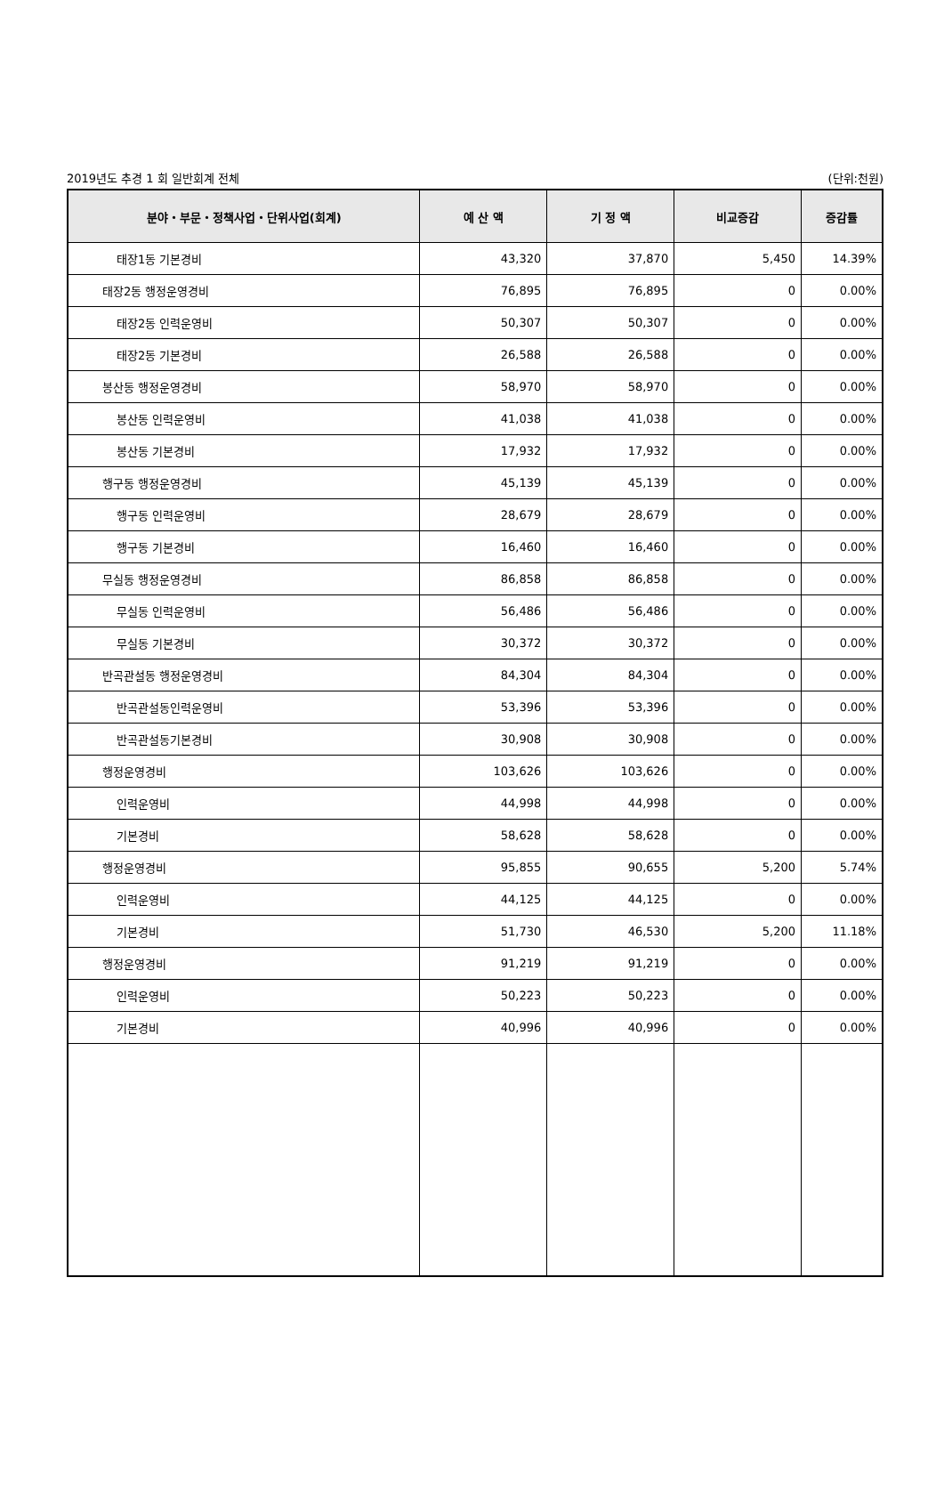2019년도 추경 1 회 일반회계 전체 (단위:천원)
| 분야・부문・정책사업・단위사업(회계) | 예 산 액 | 기 정 액 | 비교증감 | 증감률 |
| --- | --- | --- | --- | --- |
| 태장1동 기본경비 | 43,320 | 37,870 | 5,450 | 14.39% |
| 태장2동 행정운영경비 | 76,895 | 76,895 | 0 | 0.00% |
| 태장2동 인력운영비 | 50,307 | 50,307 | 0 | 0.00% |
| 태장2동 기본경비 | 26,588 | 26,588 | 0 | 0.00% |
| 봉산동 행정운영경비 | 58,970 | 58,970 | 0 | 0.00% |
| 봉산동 인력운영비 | 41,038 | 41,038 | 0 | 0.00% |
| 봉산동 기본경비 | 17,932 | 17,932 | 0 | 0.00% |
| 행구동 행정운영경비 | 45,139 | 45,139 | 0 | 0.00% |
| 행구동 인력운영비 | 28,679 | 28,679 | 0 | 0.00% |
| 행구동 기본경비 | 16,460 | 16,460 | 0 | 0.00% |
| 무실동 행정운영경비 | 86,858 | 86,858 | 0 | 0.00% |
| 무실동 인력운영비 | 56,486 | 56,486 | 0 | 0.00% |
| 무실동 기본경비 | 30,372 | 30,372 | 0 | 0.00% |
| 반곡관설동 행정운영경비 | 84,304 | 84,304 | 0 | 0.00% |
| 반곡관설동인력운영비 | 53,396 | 53,396 | 0 | 0.00% |
| 반곡관설동기본경비 | 30,908 | 30,908 | 0 | 0.00% |
| 행정운영경비 | 103,626 | 103,626 | 0 | 0.00% |
| 인력운영비 | 44,998 | 44,998 | 0 | 0.00% |
| 기본경비 | 58,628 | 58,628 | 0 | 0.00% |
| 행정운영경비 | 95,855 | 90,655 | 5,200 | 5.74% |
| 인력운영비 | 44,125 | 44,125 | 0 | 0.00% |
| 기본경비 | 51,730 | 46,530 | 5,200 | 11.18% |
| 행정운영경비 | 91,219 | 91,219 | 0 | 0.00% |
| 인력운영비 | 50,223 | 50,223 | 0 | 0.00% |
| 기본경비 | 40,996 | 40,996 | 0 | 0.00% |